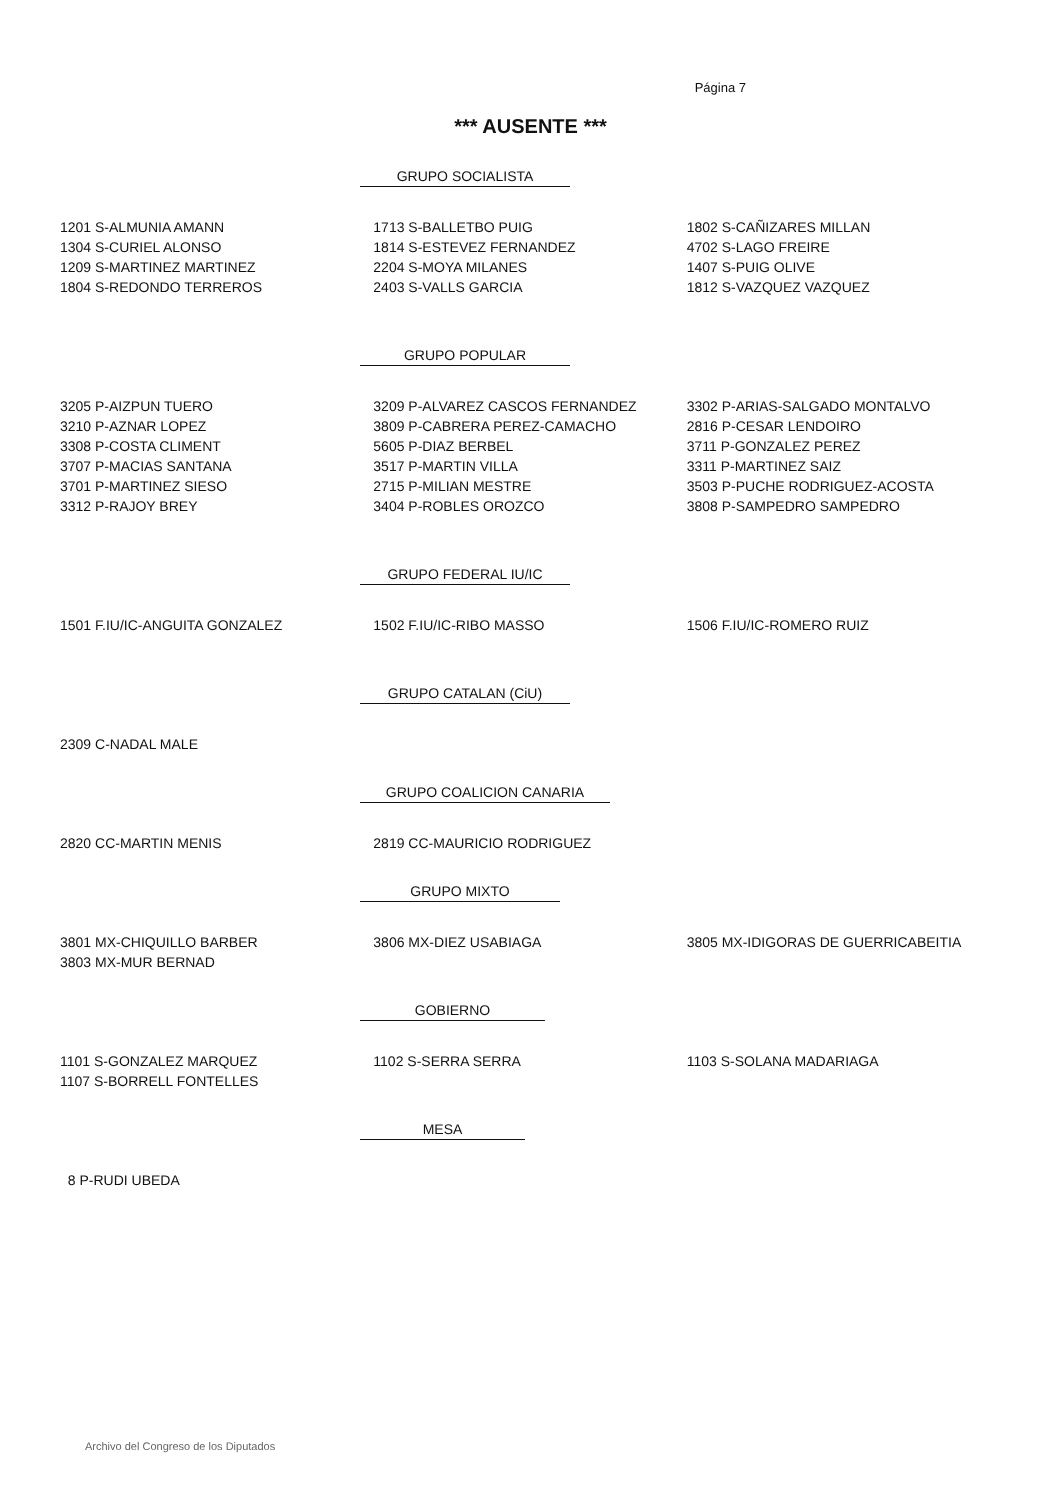Página 7
*** AUSENTE ***
GRUPO SOCIALISTA
| 1201 S-ALMUNIA AMANN | 1713 S-BALLETBO PUIG | 1802 S-CAÑIZARES MILLAN |
| 1304 S-CURIEL ALONSO | 1814 S-ESTEVEZ FERNANDEZ | 4702 S-LAGO FREIRE |
| 1209 S-MARTINEZ MARTINEZ | 2204 S-MOYA MILANES | 1407 S-PUIG OLIVE |
| 1804 S-REDONDO TERREROS | 2403 S-VALLS GARCIA | 1812 S-VAZQUEZ VAZQUEZ |
GRUPO POPULAR
| 3205 P-AIZPUN TUERO | 3209 P-ALVAREZ CASCOS FERNANDEZ | 3302 P-ARIAS-SALGADO MONTALVO |
| 3210 P-AZNAR LOPEZ | 3809 P-CABRERA PEREZ-CAMACHO | 2816 P-CESAR LENDOIRO |
| 3308 P-COSTA CLIMENT | 5605 P-DIAZ BERBEL | 3711 P-GONZALEZ PEREZ |
| 3707 P-MACIAS SANTANA | 3517 P-MARTIN VILLA | 3311 P-MARTINEZ SAIZ |
| 3701 P-MARTINEZ SIESO | 2715 P-MILIAN MESTRE | 3503 P-PUCHE RODRIGUEZ-ACOSTA |
| 3312 P-RAJOY BREY | 3404 P-ROBLES OROZCO | 3808 P-SAMPEDRO SAMPEDRO |
GRUPO FEDERAL IU/IC
| 1501 F.IU/IC-ANGUITA GONZALEZ | 1502 F.IU/IC-RIBO MASSO | 1506 F.IU/IC-ROMERO RUIZ |
GRUPO CATALAN (CiU)
| 2309 C-NADAL MALE | | |
GRUPO COALICION CANARIA
| 2820 CC-MARTIN MENIS | 2819 CC-MAURICIO RODRIGUEZ | |
GRUPO MIXTO
| 3801 MX-CHIQUILLO BARBER | 3806 MX-DIEZ USABIAGA | 3805 MX-IDIGORAS DE GUERRICABEITIA |
| 3803 MX-MUR BERNAD | | |
GOBIERNO
| 1101 S-GONZALEZ MARQUEZ | 1102 S-SERRA SERRA | 1103 S-SOLANA MADARIAGA |
| 1107 S-BORRELL FONTELLES | | |
MESA
| 8 P-RUDI UBEDA | | |
Archivo del Congreso de los Diputados